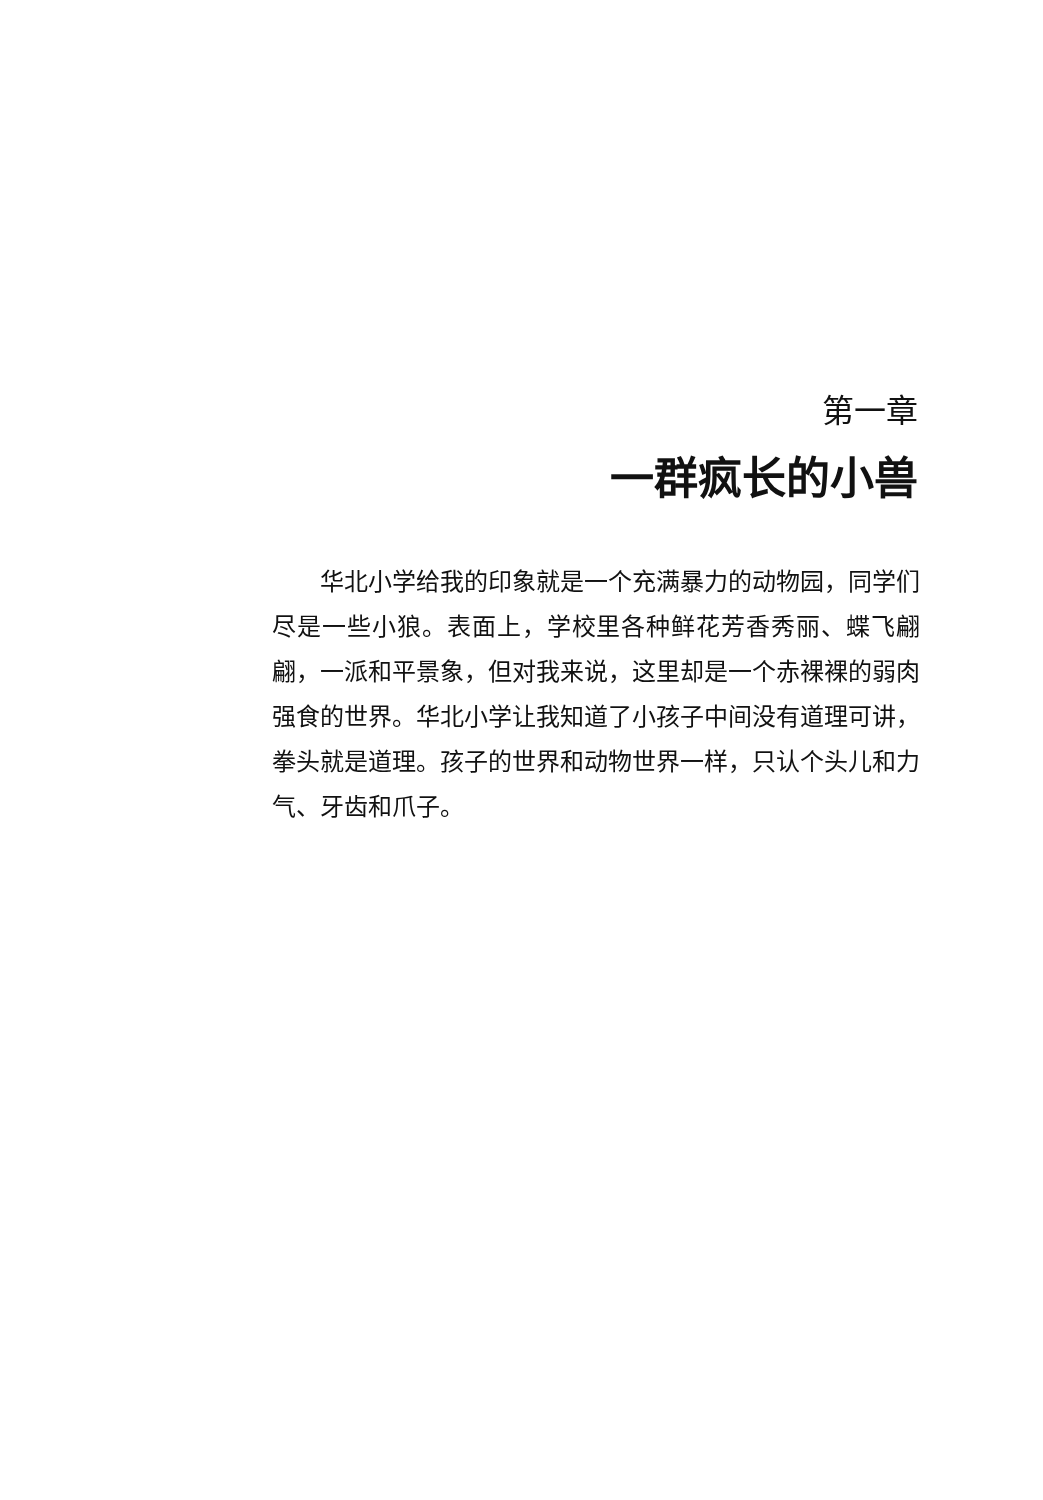第一章
一群疯长的小兽
华北小学给我的印象就是一个充满暴力的动物园，同学们尽是一些小狼。表面上，学校里各种鲜花芳香秀丽、蝶飞翩翩，一派和平景象，但对我来说，这里却是一个赤裸裸的弱肉强食的世界。华北小学让我知道了小孩子中间没有道理可讲，拳头就是道理。孩子的世界和动物世界一样，只认个头儿和力气、牙齿和爪子。